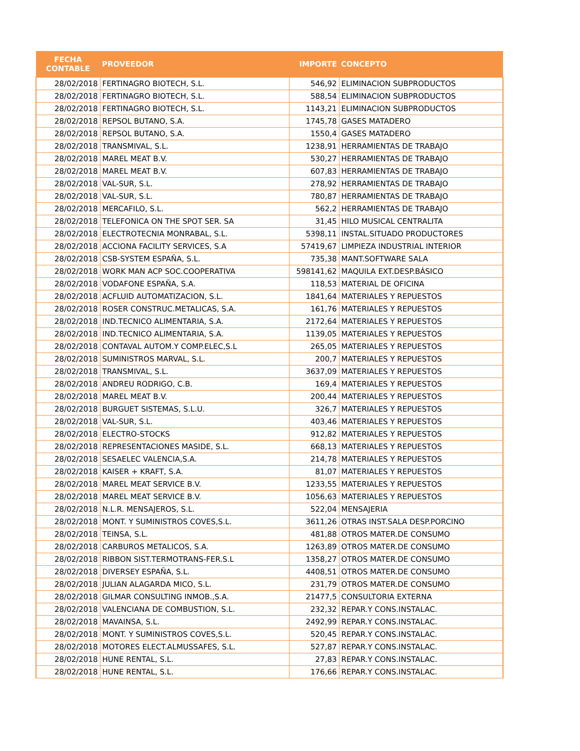| FECHA CONTABLE | PROVEEDOR | IMPORTE | CONCEPTO |
| --- | --- | --- | --- |
| 28/02/2018 | FERTINAGRO BIOTECH, S.L. | 546,92 | ELIMINACION SUBPRODUCTOS |
| 28/02/2018 | FERTINAGRO BIOTECH, S.L. | 588,54 | ELIMINACION SUBPRODUCTOS |
| 28/02/2018 | FERTINAGRO BIOTECH, S.L. | 1143,21 | ELIMINACION SUBPRODUCTOS |
| 28/02/2018 | REPSOL BUTANO, S.A. | 1745,78 | GASES MATADERO |
| 28/02/2018 | REPSOL BUTANO, S.A. | 1550,4 | GASES MATADERO |
| 28/02/2018 | TRANSMIVAL, S.L. | 1238,91 | HERRAMIENTAS DE TRABAJO |
| 28/02/2018 | MAREL MEAT B.V. | 530,27 | HERRAMIENTAS DE TRABAJO |
| 28/02/2018 | MAREL MEAT B.V. | 607,83 | HERRAMIENTAS DE TRABAJO |
| 28/02/2018 | VAL-SUR, S.L. | 278,92 | HERRAMIENTAS DE TRABAJO |
| 28/02/2018 | VAL-SUR, S.L. | 780,87 | HERRAMIENTAS DE TRABAJO |
| 28/02/2018 | MERCAFILO, S.L. | 562,2 | HERRAMIENTAS DE TRABAJO |
| 28/02/2018 | TELEFONICA ON THE SPOT SER. SA | 31,45 | HILO MUSICAL CENTRALITA |
| 28/02/2018 | ELECTROTECNIA MONRABAL, S.L. | 5398,11 | INSTAL.SITUADO PRODUCTORES |
| 28/02/2018 | ACCIONA FACILITY SERVICES, S.A | 57419,67 | LIMPIEZA INDUSTRIAL INTERIOR |
| 28/02/2018 | CSB-SYSTEM ESPAÑA, S.L. | 735,38 | MANT.SOFTWARE SALA |
| 28/02/2018 | WORK MAN ACP SOC.COOPERATIVA | 598141,62 | MAQUILA EXT.DESP.BÁSICO |
| 28/02/2018 | VODAFONE ESPAÑA, S.A. | 118,53 | MATERIAL DE OFICINA |
| 28/02/2018 | ACFLUID AUTOMATIZACION, S.L. | 1841,64 | MATERIALES Y REPUESTOS |
| 28/02/2018 | ROSER CONSTRUC.METALICAS, S.A. | 161,76 | MATERIALES Y REPUESTOS |
| 28/02/2018 | IND.TECNICO ALIMENTARIA, S.A. | 2172,64 | MATERIALES Y REPUESTOS |
| 28/02/2018 | IND.TECNICO ALIMENTARIA, S.A. | 1139,05 | MATERIALES Y REPUESTOS |
| 28/02/2018 | CONTAVAL AUTOM.Y COMP.ELEC,S.L | 265,05 | MATERIALES Y REPUESTOS |
| 28/02/2018 | SUMINISTROS MARVAL, S.L. | 200,7 | MATERIALES Y REPUESTOS |
| 28/02/2018 | TRANSMIVAL, S.L. | 3637,09 | MATERIALES Y REPUESTOS |
| 28/02/2018 | ANDREU RODRIGO, C.B. | 169,4 | MATERIALES Y REPUESTOS |
| 28/02/2018 | MAREL MEAT B.V. | 200,44 | MATERIALES Y REPUESTOS |
| 28/02/2018 | BURGUET SISTEMAS, S.L.U. | 326,7 | MATERIALES Y REPUESTOS |
| 28/02/2018 | VAL-SUR, S.L. | 403,46 | MATERIALES Y REPUESTOS |
| 28/02/2018 | ELECTRO-STOCKS | 912,82 | MATERIALES Y REPUESTOS |
| 28/02/2018 | REPRESENTACIONES MASIDE, S.L. | 668,13 | MATERIALES Y REPUESTOS |
| 28/02/2018 | SESAELEC VALENCIA,S.A. | 214,78 | MATERIALES Y REPUESTOS |
| 28/02/2018 | KAISER + KRAFT, S.A. | 81,07 | MATERIALES Y REPUESTOS |
| 28/02/2018 | MAREL MEAT SERVICE B.V. | 1233,55 | MATERIALES Y REPUESTOS |
| 28/02/2018 | MAREL MEAT SERVICE B.V. | 1056,63 | MATERIALES Y REPUESTOS |
| 28/02/2018 | N.L.R. MENSAJEROS, S.L. | 522,04 | MENSAJERIA |
| 28/02/2018 | MONT. Y SUMINISTROS COVES,S.L. | 3611,26 | OTRAS INST.SALA DESP.PORCINO |
| 28/02/2018 | TEINSA, S.L. | 481,88 | OTROS MATER.DE CONSUMO |
| 28/02/2018 | CARBUROS METALICOS, S.A. | 1263,89 | OTROS MATER.DE CONSUMO |
| 28/02/2018 | RIBBON SIST.TERMOTRANS-FER.S.L | 1358,27 | OTROS MATER.DE CONSUMO |
| 28/02/2018 | DIVERSEY ESPAÑA, S.L. | 4408,51 | OTROS MATER.DE CONSUMO |
| 28/02/2018 | JULIAN ALAGARDA MICO, S.L. | 231,79 | OTROS MATER.DE CONSUMO |
| 28/02/2018 | GILMAR CONSULTING INMOB.,S.A. | 21477,5 | CONSULTORIA EXTERNA |
| 28/02/2018 | VALENCIANA DE COMBUSTION, S.L. | 232,32 | REPAR.Y CONS.INSTALAC. |
| 28/02/2018 | MAVAINSA, S.L. | 2492,99 | REPAR.Y CONS.INSTALAC. |
| 28/02/2018 | MONT. Y SUMINISTROS COVES,S.L. | 520,45 | REPAR.Y CONS.INSTALAC. |
| 28/02/2018 | MOTORES ELECT.ALMUSSAFES, S.L. | 527,87 | REPAR.Y CONS.INSTALAC. |
| 28/02/2018 | HUNE RENTAL, S.L. | 27,83 | REPAR.Y CONS.INSTALAC. |
| 28/02/2018 | HUNE RENTAL, S.L. | 176,66 | REPAR.Y CONS.INSTALAC. |